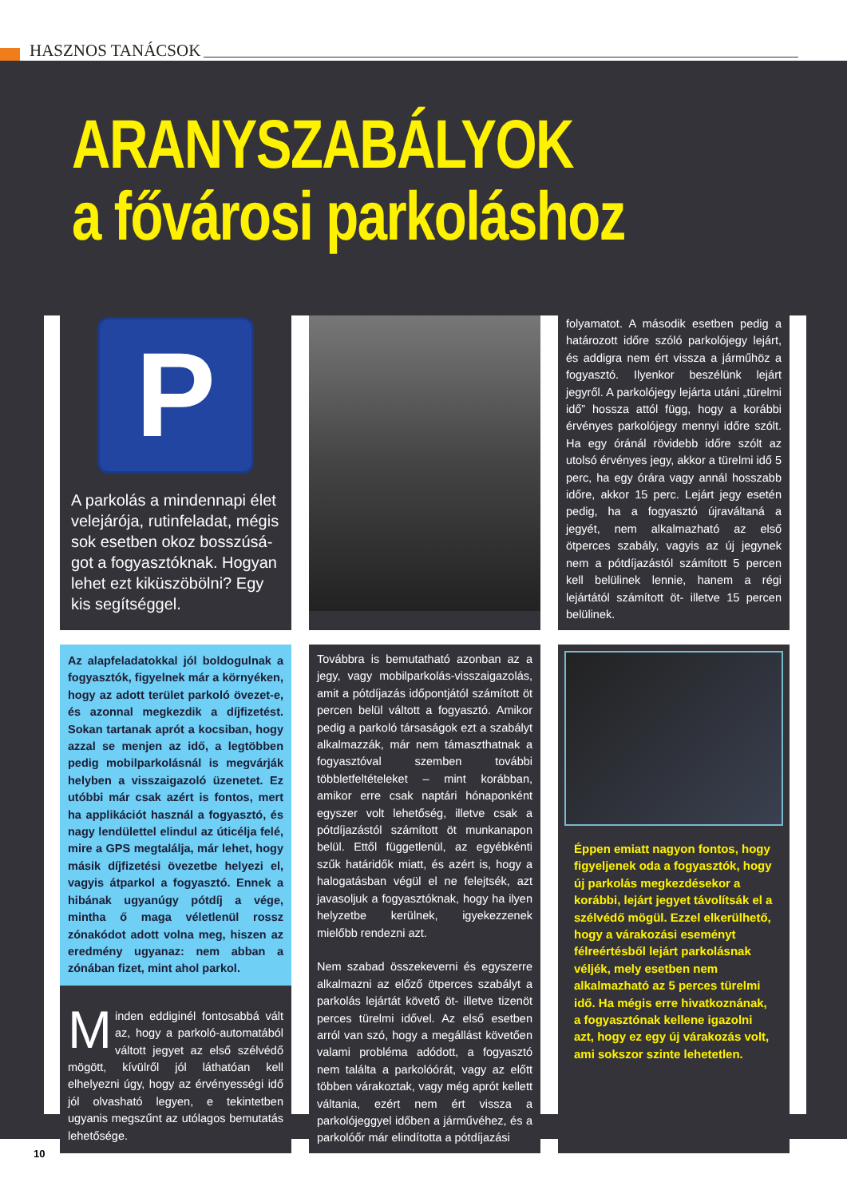HASZNOS TANÁCSOK
ARANYSZABÁLYOK
a fővárosi parkoláshoz
P
A parkolás a mindennapi élet velejárója, rutinfeladat, mégis sok esetben okoz bosszúsá­got a fogyasztóknak. Hogyan lehet ezt kiküszöbölni? Egy kis segítséggel.
folyamatot. A második esetben pedig a határozott időre szóló parkolójegy lejárt, és addigra nem ért vissza a járműhöz a fogyasztó. Ilyenkor beszélünk lejárt jegyről. A parkolójegy lejárta utáni „türelmi idő” hossza attól függ, hogy a korábbi érvényes parkolójegy mennyi időre szólt. Ha egy óránál rövidebb időre szólt az utolsó érvényes jegy, akkor a türelmi idő 5 perc, ha egy órára vagy annál hosszabb időre, akkor 15 perc. Lejárt jegy esetén pedig, ha a fogyasztó újraváltaná a jegyét, nem alkalmazható az első ötperces szabály, vagyis az új jegynek nem a pótdíjazástól számított 5 percen kell belülinek lennie, hanem a régi lejártától számított öt- illetve 15 percen belülinek.
Az alapfeladatokkal jól boldogulnak a fogyasztók, figyelnek már a környéken, hogy az adott terület parkoló övezet-e, és azonnal megkezdik a díjfizetést. Sokan tartanak aprót a kocsiban, hogy azzal se menjen az idő, a legtöbben pedig mobilparkolásnál is megvárják helyben a visszaigazoló üzenetet. Ez utóbbi már csak azért is fontos, mert ha applikációt használ a fogyasztó, és nagy lendülettel elindul az úticélja felé, mire a GPS megtalálja, már lehet, hogy másik díjfizetési övezetbe helyezi el, vagyis átparkol a fogyasztó. Ennek a hibának ugyanúgy pótdíj a vége, mintha ő maga véletlenül rossz zónakódot adott volna meg, hiszen az eredmény ugyanaz: nem abban a zónában fizet, mint ahol parkol.
Minden eddiginél fontosabbá vált az, hogy a parkoló-automatából váltott jegyet az első szélvédő mögött, kívülről jól láthatóan kell elhelyezni úgy, hogy az érvényességi idő jól olvasható legyen, e tekintetben ugyanis megszűnt az utólagos bemutatás lehetősége.
Továbbra is bemutatható azonban az a jegy, vagy mobilparkolás-visszaigazolás, amit a pótdíjazás időpontjától számított öt percen belül váltott a fogyasztó. Amikor pedig a parkoló társaságok ezt a szabályt alkalmazzák, már nem támaszthatnak a fogyasztóval szemben további többletfeltételeket – mint korábban, amikor erre csak naptári hónaponként egyszer volt lehetőség, illetve csak a pótdíjazástól számított öt munkanapon belül. Ettől függetlenül, az egyébkénti szűk határidők miatt, és azért is, hogy a halogatásban végül el ne felejtsék, azt javasoljuk a fogyasztóknak, hogy ha ilyen helyzetbe kerülnek, igyekezzenek mielőbb rendezni azt.
Nem szabad összekeverni és egyszerre alkalmazni az előző ötperces szabályt a parkolás lejártát követő öt- illetve tizenöt perces türelmi idővel. Az első esetben arról van szó, hogy a megállást követően valami probléma adódott, a fogyasztó nem találta a parkolóórát, vagy az előtt többen várakoztak, vagy még aprót kellett váltania, ezért nem ért vissza a parkolójeggyel időben a járművéhez, és a parkolóőr már elindította a pótdíjazási
Éppen emiatt nagyon fontos, hogy figyeljenek oda a fogyasztók, hogy új parkolás megkezdésekor a korábbi, lejárt jegyet távolítsák el a szélvédő mögül. Ezzel elkerülhető, hogy a várakozási eseményt félreértésből lejárt parkolásnak véljék, mely esetben nem alkalmazható az 5 perces türelmi idő. Ha mégis erre hivatkoznának, a fogyasztónak kellene igazolni azt, hogy ez egy új várakozás volt, ami sokszor szinte lehetetlen.
10